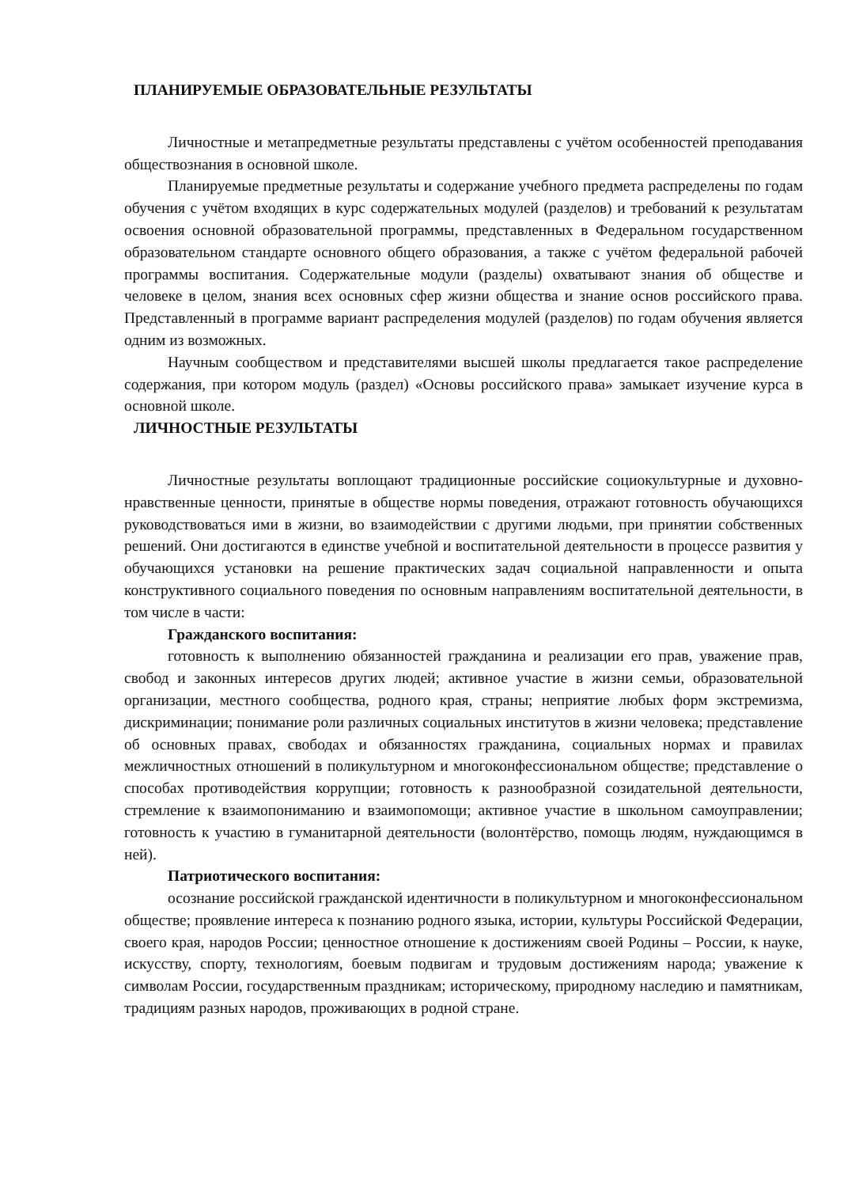ПЛАНИРУЕМЫЕ ОБРАЗОВАТЕЛЬНЫЕ РЕЗУЛЬТАТЫ
Личностные и метапредметные результаты представлены с учётом особенностей преподавания обществознания в основной школе.
Планируемые предметные результаты и содержание учебного предмета распределены по годам обучения с учётом входящих в курс содержательных модулей (разделов) и требований к результатам освоения основной образовательной программы, представленных в Федеральном государственном образовательном стандарте основного общего образования, а также с учётом федеральной рабочей программы воспитания. Содержательные модули (разделы) охватывают знания об обществе и человеке в целом, знания всех основных сфер жизни общества и знание основ российского права. Представленный в программе вариант распределения модулей (разделов) по годам обучения является одним из возможных.
Научным сообществом и представителями высшей школы предлагается такое распределение содержания, при котором модуль (раздел) «Основы российского права» замыкает изучение курса в основной школе.
ЛИЧНОСТНЫЕ РЕЗУЛЬТАТЫ
Личностные результаты воплощают традиционные российские социокультурные и духовно-нравственные ценности, принятые в обществе нормы поведения, отражают готовность обучающихся руководствоваться ими в жизни, во взаимодействии с другими людьми, при принятии собственных решений. Они достигаются в единстве учебной и воспитательной деятельности в процессе развития у обучающихся установки на решение практических задач социальной направленности и опыта конструктивного социального поведения по основным направлениям воспитательной деятельности, в том числе в части:
Гражданского воспитания:
готовность к выполнению обязанностей гражданина и реализации его прав, уважение прав, свобод и законных интересов других людей; активное участие в жизни семьи, образовательной организации, местного сообщества, родного края, страны; неприятие любых форм экстремизма, дискриминации; понимание роли различных социальных институтов в жизни человека; представление об основных правах, свободах и обязанностях гражданина, социальных нормах и правилах межличностных отношений в поликультурном и многоконфессиональном обществе; представление о способах противодействия коррупции; готовность к разнообразной созидательной деятельности, стремление к взаимопониманию и взаимопомощи; активное участие в школьном самоуправлении; готовность к участию в гуманитарной деятельности (волонтёрство, помощь людям, нуждающимся в ней).
Патриотического воспитания:
осознание российской гражданской идентичности в поликультурном и многоконфессиональном обществе; проявление интереса к познанию родного языка, истории, культуры Российской Федерации, своего края, народов России; ценностное отношение к достижениям своей Родины – России, к науке, искусству, спорту, технологиям, боевым подвигам и трудовым достижениям народа; уважение к символам России, государственным праздникам; историческому, природному наследию и памятникам, традициям разных народов, проживающих в родной стране.